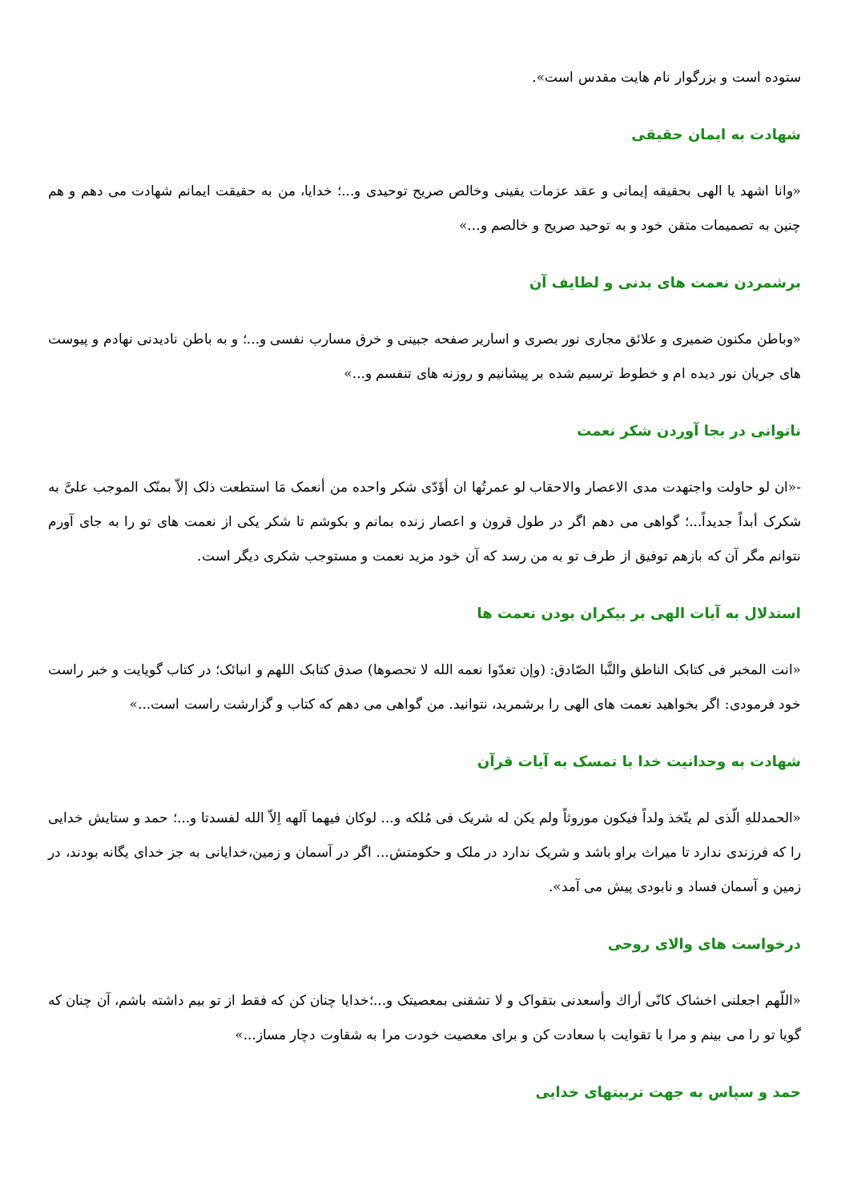ستوده است و بزرگوار نام هایت مقدس است».
شهادت به ایمان حقیقی
«وانا اشهد یا الهی بحقیقه إیمانی و عقد عزمات یقینی وخالص صریح توحیدی و...؛ خدایا، من به حقیقت ایمانم شهادت می دهم و هم چنین به تصمیمات متقن خود و به توحید صریح و خالصم و...»
برشمردن نعمت های بدنی و لطایف آن
«وباطن مکنون ضمیری و علائق مجاری نور بصری و اساریر صفحه جبینی و خرق مسارب نفسی و...؛ و به باطن نادیدنی نهادم و پیوست های جریان نور دیده ام و خطوط ترسیم شده بر پیشانیم و روزنه های تنفسم و...»
ناتوانی در بجا آوردن شکر نعمت
-«ان لو حاولت واجتهدت مدی الاعصار والاحقاب لو عمرتُها ان أؤَدّی شکر واحده من أنعمک مَا استطعت ذلک إلاّ بمنّک الموجب علیَّ به شکرک أبداً جدیداً...؛ گواهی می دهم اگر در طول قرون و اعصار زنده بمانم و بکوشم تا شکر یکی از نعمت های تو را به جای آورم نتوانم مگر آن که بازهم توفیق از طرف تو به من رسد که آن خود مزید نعمت و مستوجب شکری دیگر است.
استدلال به آیات الهی بر بیکران بودن نعمت ها
«انت المخبر فی کتابک الناطق والنَّبا الصّادق: (وإن تعدّوا نعمه الله لا تحصوها) صدق کتابک اللهم و انبائک؛ در کتاب گویایت و خبر راست خود فرمودی: اگر بخواهید نعمت های الهی را برشمرید، نتوانید. من گواهی می دهم که کتاب و گزارشت راست است...»
شهادت به وحدانیت خدا با تمسک به آیات قرآن
«الحمدللهِ الّذی لم یتّخذ ولداً فیکون موروثاً ولم یکن له شریک فی مُلکه و... لوکان فیهما آلهه اِلاّ الله لفسدتا و...؛ حمد و ستایش خدایی را که فرزندی ندارد تا میراث براو باشد و شریک ندارد در ملک و حکومتش... اگر در آسمان و زمین،خدایانی به جز خدای یگانه بودند، در زمین و آسمان فساد و نابودی پیش می آمد».
درخواست های والای روحی
«اللّهم اجعلنی اخشاک کانّی أراك وأسعدنی بتقواک و لا تشقنی بمعصیتک و...؛خدایا چنان کن که فقط از تو بیم داشته باشم، آن چنان که گویا تو را می بینم و مرا با تقوایت با سعادت کن و برای معصیت خودت مرا به شقاوت دچار مساز...»
حمد و سپاس به جهت تربیتهای خدایی